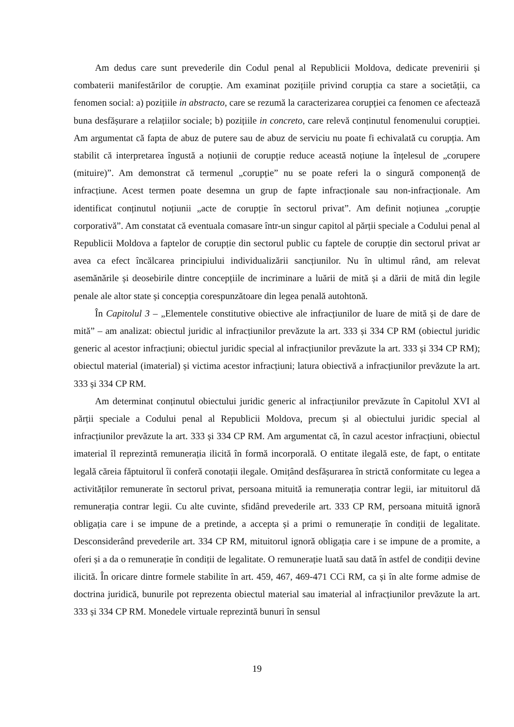Am dedus care sunt prevederile din Codul penal al Republicii Moldova, dedicate prevenirii și combaterii manifestărilor de corupție. Am examinat pozițiile privind corupția ca stare a societății, ca fenomen social: a) pozițiile in abstracto, care se rezumă la caracterizarea corupției ca fenomen ce afectează buna desfășurare a relațiilor sociale; b) pozițiile in concreto, care relevă conținutul fenomenului corupției. Am argumentat că fapta de abuz de putere sau de abuz de serviciu nu poate fi echivalată cu corupția. Am stabilit că interpretarea îngustă a noțiunii de corupție reduce această noțiune la înțelesul de „corupere (mituire)”. Am demonstrat că termenul „corupție” nu se poate referi la o singură componență de infracțiune. Acest termen poate desemna un grup de fapte infracționale sau non-infracționale. Am identificat conținutul noțiunii „acte de corupție în sectorul privat”. Am definit noțiunea „corupție corporativă”. Am constatat că eventuala comasare într-un singur capitol al părții speciale a Codului penal al Republicii Moldova a faptelor de corupție din sectorul public cu faptele de corupție din sectorul privat ar avea ca efect încălcarea principiului individualizării sancțiunilor. Nu în ultimul rând, am relevat asemănările și deosebirile dintre concepțiile de incriminare a luării de mită și a dării de mită din legile penale ale altor state și concepția corespunzătoare din legea penală autohtonă.
În Capitolul 3 – „Elementele constitutive obiective ale infracțiunilor de luare de mită și de dare de mită” – am analizat: obiectul juridic al infracțiunilor prevăzute la art. 333 și 334 CP RM (obiectul juridic generic al acestor infracțiuni; obiectul juridic special al infracțiunilor prevăzute la art. 333 și 334 CP RM); obiectul material (imaterial) și victima acestor infracțiuni; latura obiectivă a infracțiunilor prevăzute la art. 333 și 334 CP RM.
Am determinat conținutul obiectului juridic generic al infracțiunilor prevăzute în Capitolul XVI al părții speciale a Codului penal al Republicii Moldova, precum și al obiectului juridic special al infracțiunilor prevăzute la art. 333 și 334 CP RM. Am argumentat că, în cazul acestor infracțiuni, obiectul imaterial îl reprezintă remunerația ilicită în formă incorporală. O entitate ilegală este, de fapt, o entitate legală căreia făptuitorul îi conferă conotații ilegale. Omițând desfășurarea în strictă conformitate cu legea a activităților remunerate în sectorul privat, persoana mituită ia remunerația contrar legii, iar mituitorul dă remunerația contrar legii. Cu alte cuvinte, sfidând prevederile art. 333 CP RM, persoana mituită ignoră obligația care i se impune de a pretinde, a accepta și a primi o remunerație în condiții de legalitate. Desconsiderând prevederile art. 334 CP RM, mituitorul ignoră obligația care i se impune de a promite, a oferi și a da o remunerație în condiții de legalitate. O remunerație luată sau dată în astfel de condiții devine ilicită. În oricare dintre formele stabilite în art. 459, 467, 469-471 CCi RM, ca și în alte forme admise de doctrina juridică, bunurile pot reprezenta obiectul material sau imaterial al infracțiunilor prevăzute la art. 333 și 334 CP RM. Monedele virtuale reprezintă bunuri în sensul
19